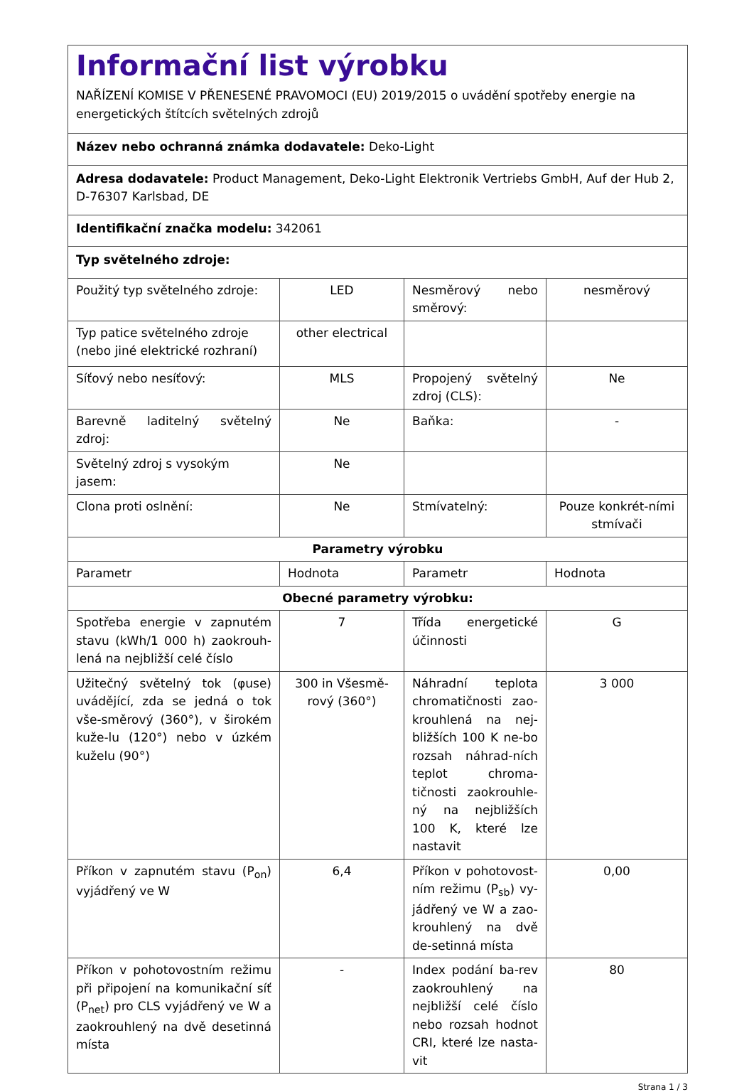| Informační list výrobku NAŘÍZENÍ KOMISE V PŘENESENÉ PRAVOMOCI (EU) 2019/2015 o uvádění spotřeby energie na energetických štítcích světelných zdrojů | | | |
| Název nebo ochranná známka dodavatele: Deko-Light | | | |
| Adresa dodavatele: Product Management, Deko-Light Elektronik Vertriebs GmbH, Auf der Hub 2, D-76307 Karlsbad, DE | | | |
| Identifikační značka modelu: 342061 | | | |
| Typ světelného zdroje: | | | |
| Použitý typ světelného zdroje: | LED | Nesměrový nebo směrový: | nesměrový |
| Typ patice světelného zdroje (nebo jiné elektrické rozhraní) | other electrical | | |
| Síťový nebo nesíťový: | MLS | Propojený světelný zdroj (CLS): | Ne |
| Barevně laditelný světelný zdroj: | Ne | Baňka: | - |
| Světelný zdroj s vysokým jasem: | Ne | | |
| Clona proti oslnění: | Ne | Stmívatelný: | Pouze konkrét-ními stmívači |
| Parametry výrobku | | | |
| Parametr | Hodnota | Parametr | Hodnota |
| Obecné parametry výrobku: | | | |
| Spotřeba energie v zapnutém stavu (kWh/1 000 h) zaokrouh-lená na nejbližší celé číslo | 7 | Třída energetické účinnosti | G |
| Užitečný světelný tok (φuse) uvádějící, zda se jedná o tok vše-směrový (360°), v širokém kuže-lu (120°) nebo v úzkém kuželu (90°) | 300 in Všesmě-rový (360°) | Náhradní teplota chromatičnosti zao-krouhlená na nej-bližších 100 K ne-bo rozsah náhrad-ních teplot chroma-tičnosti zaokrouhle-ný na nejbližších 100 K, které lze nastavit | 3 000 |
| Příkon v zapnutém stavu (P<sub>on</sub>) vyjádřený ve W | 6,4 | Příkon v pohotovost-ním režimu (P<sub>sb</sub>) vy-jádřený ve W a zao-krouhlený na dvě de-setinná místa | 0,00 |
| Příkon v pohotovostním režimu při připojení na komunikační síť (P<sub>net</sub>) pro CLS vyjádřený ve W a zaokrouhlený na dvě desetinná místa | - | Index podání ba-rev zaokrouhlený na nejbližší celé číslo nebo rozsah hodnot CRI, které lze nasta-vit | 80 |
Strana 1 / 3